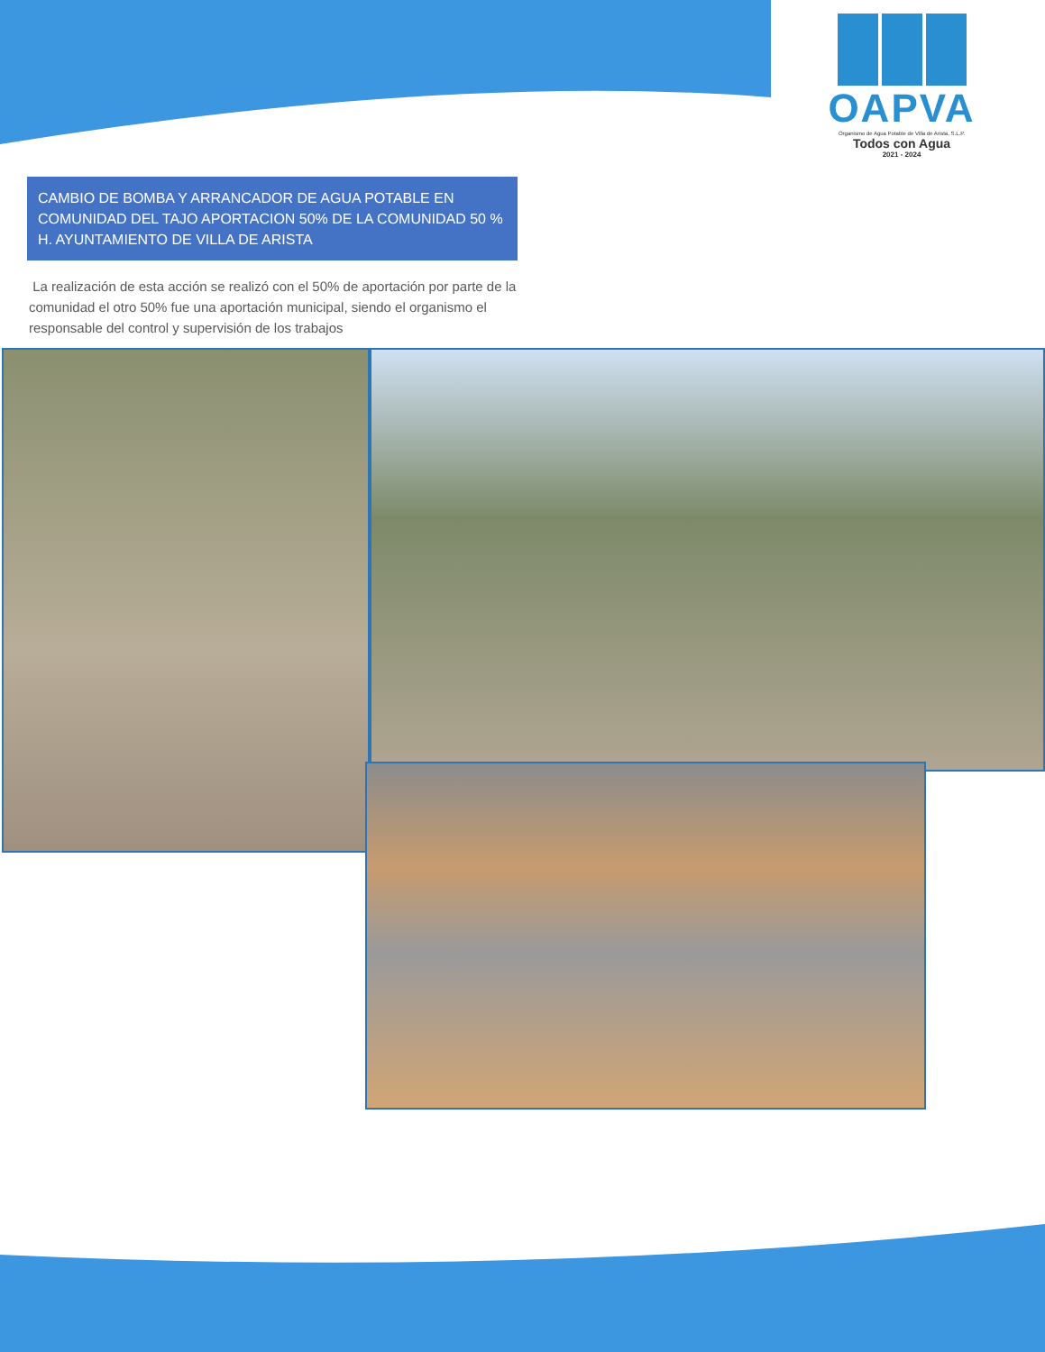OAPVA
Organismo de Agua Potable de Villa de Arista, S.L.P.
Todos con Agua
2021 - 2024
CAMBIO DE BOMBA Y ARRANCADOR DE AGUA POTABLE EN COMUNIDAD DEL TAJO APORTACION 50% DE LA COMUNIDAD 50 % H. AYUNTAMIENTO DE VILLA DE ARISTA
La realización de esta acción se realizó con el 50% de aportación por parte de la comunidad el otro 50% fue una aportación municipal, siendo el organismo el responsable del control y supervisión de los trabajos